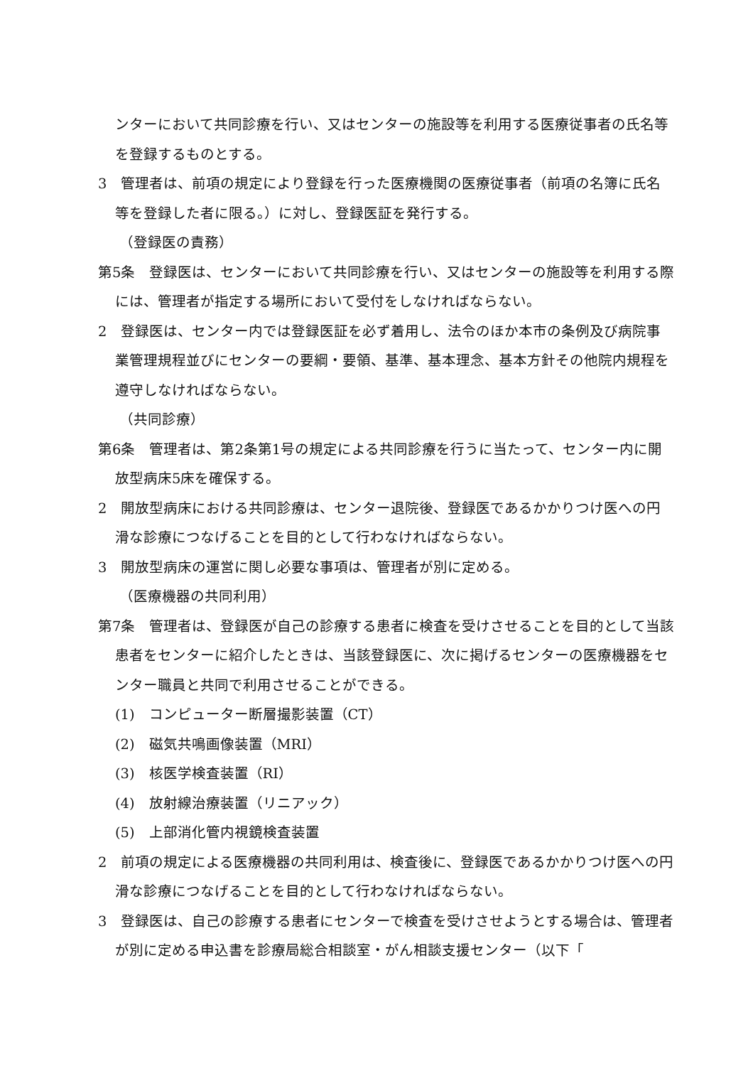ンターにおいて共同診療を行い、又はセンターの施設等を利用する医療従事者の氏名等を登録するものとする。
3　管理者は、前項の規定により登録を行った医療機関の医療従事者（前項の名簿に氏名等を登録した者に限る。）に対し、登録医証を発行する。
（登録医の責務）
第5条　登録医は、センターにおいて共同診療を行い、又はセンターの施設等を利用する際には、管理者が指定する場所において受付をしなければならない。
2　登録医は、センター内では登録医証を必ず着用し、法令のほか本市の条例及び病院事業管理規程並びにセンターの要綱・要領、基準、基本理念、基本方針その他院内規程を遵守しなければならない。
（共同診療）
第6条　管理者は、第2条第1号の規定による共同診療を行うに当たって、センター内に開放型病床5床を確保する。
2　開放型病床における共同診療は、センター退院後、登録医であるかかりつけ医への円滑な診療につなげることを目的として行わなければならない。
3　開放型病床の運営に関し必要な事項は、管理者が別に定める。
（医療機器の共同利用）
第7条　管理者は、登録医が自己の診療する患者に検査を受けさせることを目的として当該患者をセンターに紹介したときは、当該登録医に、次に掲げるセンターの医療機器をセンター職員と共同で利用させることができる。
(1)　コンピューター断層撮影装置（CT）
(2)　磁気共鳴画像装置（MRI）
(3)　核医学検査装置（RI）
(4)　放射線治療装置（リニアック）
(5)　上部消化管内視鏡検査装置
2　前項の規定による医療機器の共同利用は、検査後に、登録医であるかかりつけ医への円滑な診療につなげることを目的として行わなければならない。
3　登録医は、自己の診療する患者にセンターで検査を受けさせようとする場合は、管理者が別に定める申込書を診療局総合相談室・がん相談支援センター（以下「